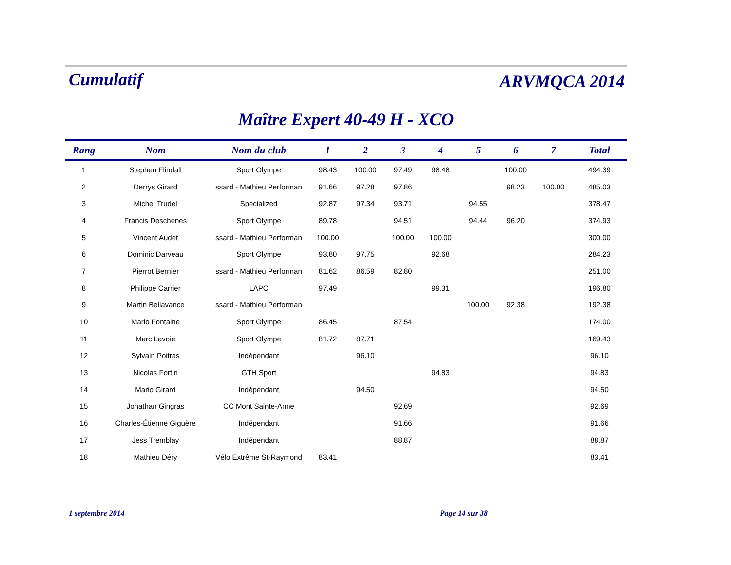Cumulatif ARVMQCA 2014
Maître Expert 40-49 H - XCO
| Rang | Nom | Nom du club | 1 | 2 | 3 | 4 | 5 | 6 | 7 | Total |
| --- | --- | --- | --- | --- | --- | --- | --- | --- | --- | --- |
| 1 | Stephen Flindall | Sport Olympe | 98.43 | 100.00 | 97.49 | 98.48 | | 100.00 | | 494.39 |
| 2 | Derrys Girard | ssard - Mathieu Performan | 91.66 | 97.28 | 97.86 | | | 98.23 | 100.00 | 485.03 |
| 3 | Michel Trudel | Specialized | 92.87 | 97.34 | 93.71 | | 94.55 | | | 378.47 |
| 4 | Francis Deschenes | Sport Olympe | 89.78 | | 94.51 | | 94.44 | 96.20 | | 374.93 |
| 5 | Vincent Audet | ssard - Mathieu Performan | 100.00 | | 100.00 | 100.00 | | | | 300.00 |
| 6 | Dominic Darveau | Sport Olympe | 93.80 | 97.75 | | 92.68 | | | | 284.23 |
| 7 | Pierrot Bernier | ssard - Mathieu Performan | 81.62 | 86.59 | 82.80 | | | | | 251.00 |
| 8 | Philippe Carrier | LAPC | 97.49 | | | 99.31 | | | | 196.80 |
| 9 | Martin Bellavance | ssard - Mathieu Performan | | | | | 100.00 | 92.38 | | 192.38 |
| 10 | Mario Fontaine | Sport Olympe | 86.45 | | 87.54 | | | | | 174.00 |
| 11 | Marc Lavoie | Sport Olympe | 81.72 | 87.71 | | | | | | 169.43 |
| 12 | Sylvain Poitras | Indépendant | | 96.10 | | | | | | 96.10 |
| 13 | Nicolas Fortin | GTH Sport | | | | 94.83 | | | | 94.83 |
| 14 | Mario Girard | Indépendant | | 94.50 | | | | | | 94.50 |
| 15 | Jonathan Gingras | CC Mont Sainte-Anne | | | 92.69 | | | | | 92.69 |
| 16 | Charles-Étienne Giguère | Indépendant | | | 91.66 | | | | | 91.66 |
| 17 | Jess Tremblay | Indépendant | | | 88.87 | | | | | 88.87 |
| 18 | Mathieu Déry | Vélo Extrême St-Raymond | 83.41 | | | | | | | 83.41 |
1 septembre 2014 Page 14 sur 38